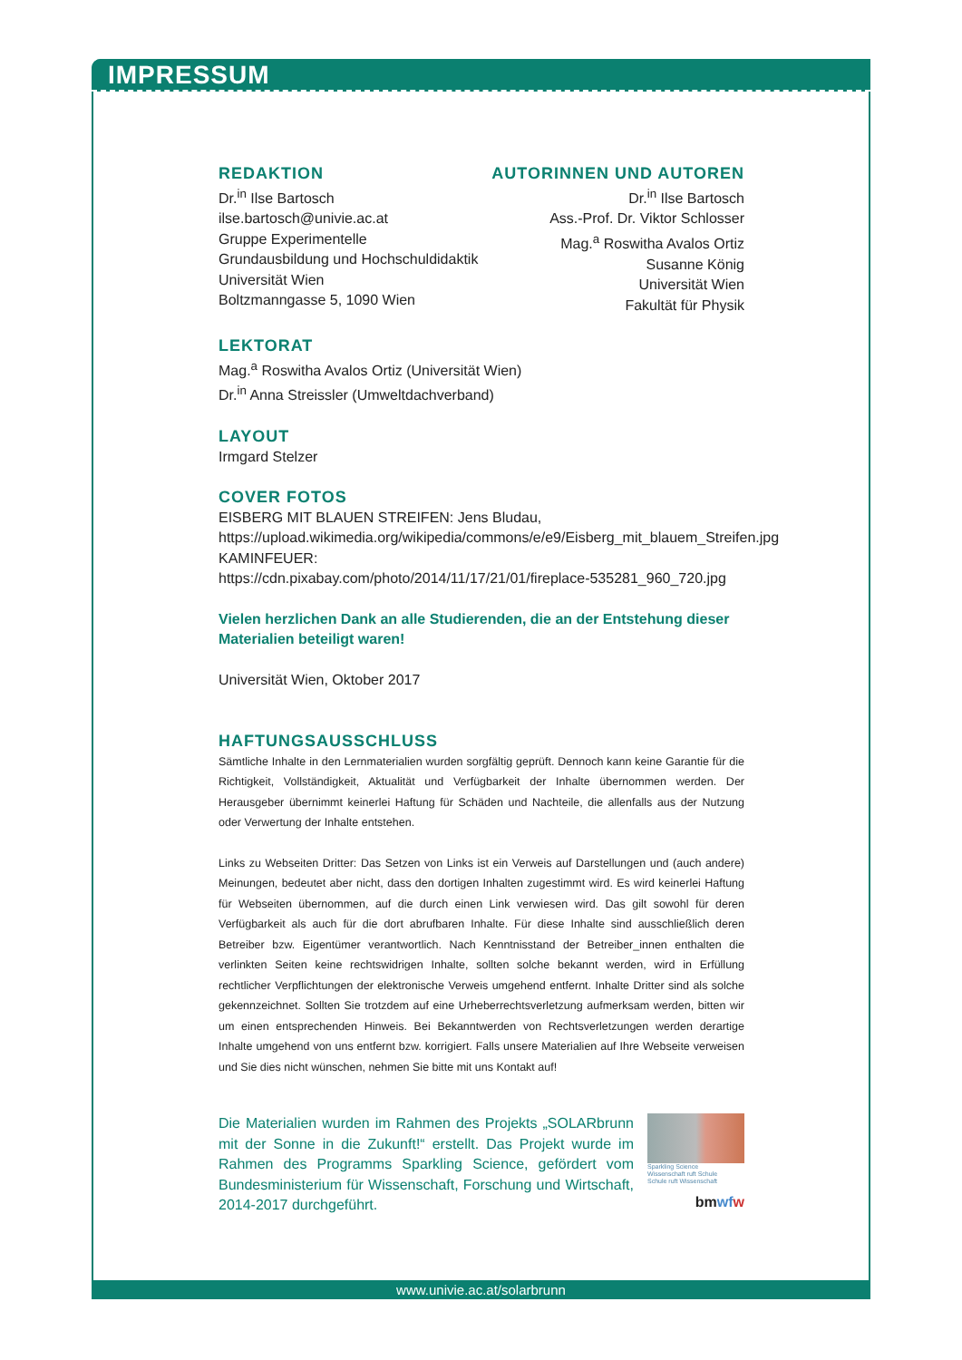IMPRESSUM
REDAKTION
Dr.<sup>in</sup> Ilse Bartosch
ilse.bartosch@univie.ac.at
Gruppe Experimentelle
Grundausbildung und Hochschuldidaktik
Universität Wien
Boltzmanngasse 5, 1090 Wien
AUTORINNEN UND AUTOREN
Dr.<sup>in</sup> Ilse Bartosch
Ass.-Prof. Dr. Viktor Schlosser
Mag.<sup>a</sup> Roswitha Avalos Ortiz
Susanne König
Universität Wien
Fakultät für Physik
LEKTORAT
Mag.<sup>a</sup> Roswitha Avalos Ortiz (Universität Wien)
Dr.<sup>in</sup> Anna Streissler (Umweltdachverband)
LAYOUT
Irmgard Stelzer
COVER FOTOS
EISBERG MIT BLAUEN STREIFEN: Jens Bludau, https://upload.wikimedia.org/wikipedia/commons/e/e9/Eisberg_mit_blauem_Streifen.jpg
KAMINFEUER:
https://cdn.pixabay.com/photo/2014/11/17/21/01/fireplace-535281_960_720.jpg
Vielen herzlichen Dank an alle Studierenden, die an der Entstehung dieser Materialien beteiligt waren!
Universität Wien, Oktober 2017
HAFTUNGSAUSSCHLUSS
Sämtliche Inhalte in den Lernmaterialien wurden sorgfältig geprüft. Dennoch kann keine Garantie für die Richtigkeit, Vollständigkeit, Aktualität und Verfügbarkeit der Inhalte übernommen werden. Der Herausgeber übernimmt keinerlei Haftung für Schäden und Nachteile, die allenfalls aus der Nutzung oder Verwertung der Inhalte entstehen.
Links zu Webseiten Dritter: Das Setzen von Links ist ein Verweis auf Darstellungen und (auch andere) Meinungen, bedeutet aber nicht, dass den dortigen Inhalten zugestimmt wird. Es wird keinerlei Haftung für Webseiten übernommen, auf die durch einen Link verwiesen wird. Das gilt sowohl für deren Verfügbarkeit als auch für die dort abrufbaren Inhalte. Für diese Inhalte sind ausschließlich deren Betreiber bzw. Eigentümer verantwortlich. Nach Kenntnisstand der Betreiber_innen enthalten die verlinkten Seiten keine rechtswidrigen Inhalte, sollten solche bekannt werden, wird in Erfüllung rechtlicher Verpflichtungen der elektronische Verweis umgehend entfernt. Inhalte Dritter sind als solche gekennzeichnet. Sollten Sie trotzdem auf eine Urheberrechtsverletzung aufmerksam werden, bitten wir um einen entsprechenden Hinweis. Bei Bekanntwerden von Rechtsverletzungen werden derartige Inhalte umgehend von uns entfernt bzw. korrigiert. Falls unsere Materialien auf Ihre Webseite verweisen und Sie dies nicht wünschen, nehmen Sie bitte mit uns Kontakt auf!
Die Materialien wurden im Rahmen des Projekts „SOLARbrunn mit der Sonne in die Zukunft!“ erstellt. Das Projekt wurde im Rahmen des Programms Sparkling Science, gefördert vom Bundesministerium für Wissenschaft, Forschung und Wirtschaft, 2014-2017 durchgeführt.
Sparkling Science
Wissenschaft ruft Schule
Schule ruft Wissenschaft
bmwf w
www.univie.ac.at/solarbrunn